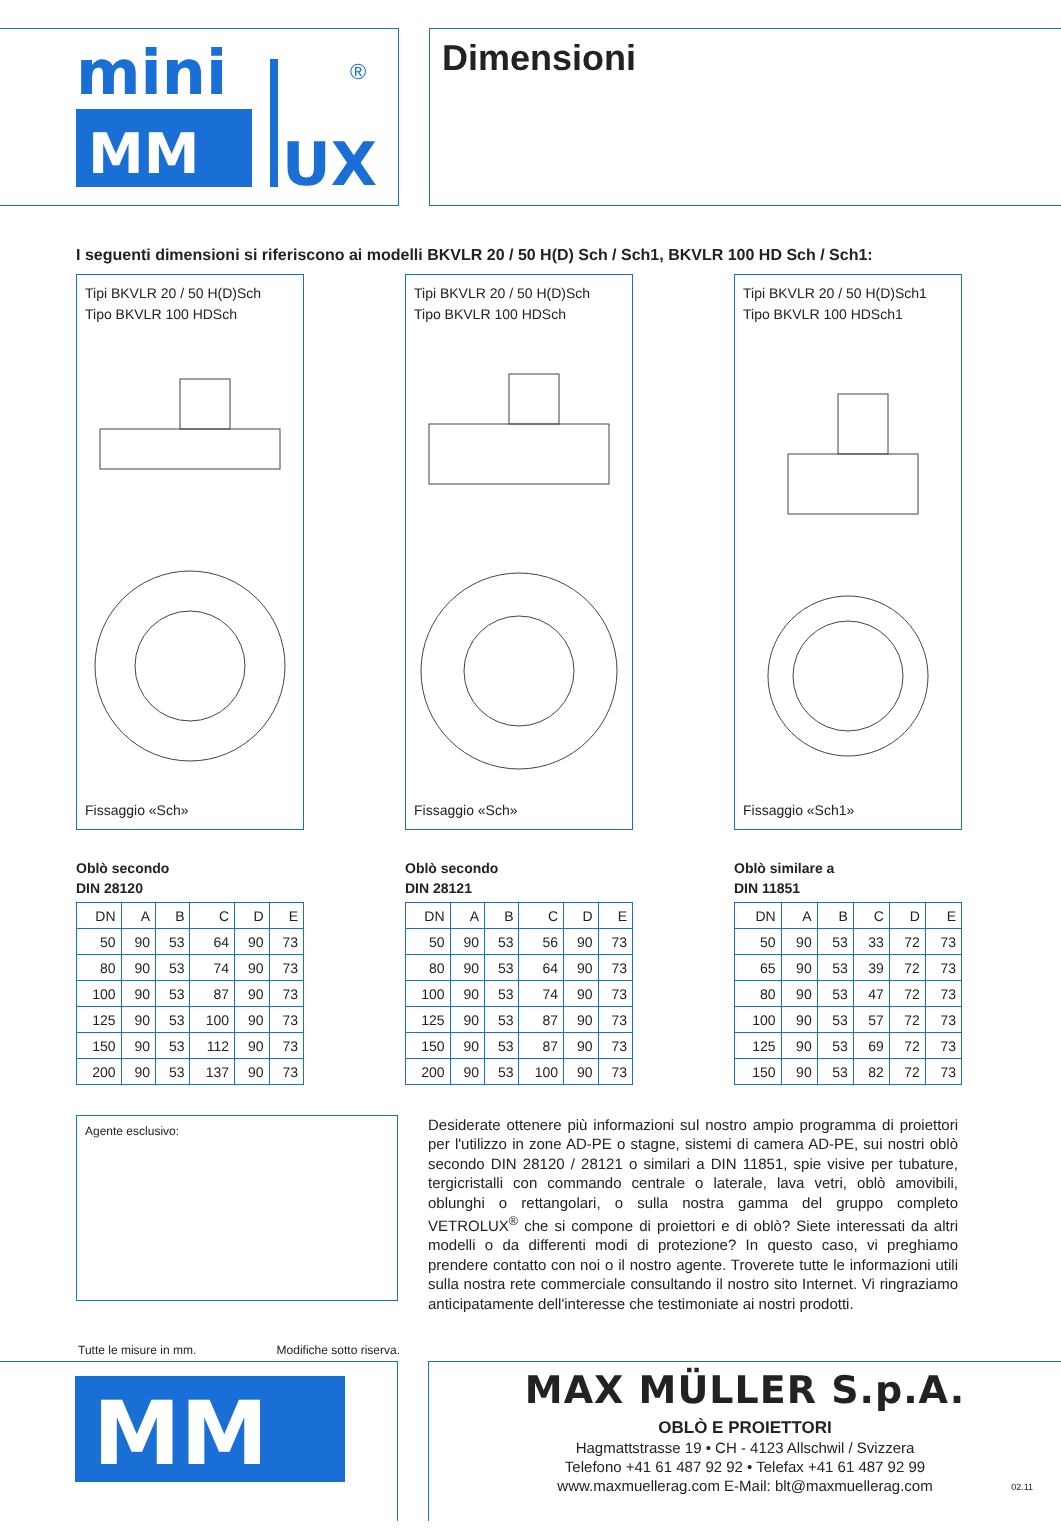mini
UX
®
MM
Dimensioni
I seguenti dimensioni si riferiscono ai modelli BKVLR 20 / 50 H(D) Sch / Sch1, BKVLR 100 HD Sch / Sch1:
Tipi BKVLR 20 / 50 H(D)Sch
Tipo BKVLR 100 HDSch
Fissaggio «Sch»
Oblò secondo
DIN 28120
| DN | A | B | C | D | E |
| --- | --- | --- | --- | --- | --- |
| 50 | 90 | 53 | 64 | 90 | 73 |
| 80 | 90 | 53 | 74 | 90 | 73 |
| 100 | 90 | 53 | 87 | 90 | 73 |
| 125 | 90 | 53 | 100 | 90 | 73 |
| 150 | 90 | 53 | 112 | 90 | 73 |
| 200 | 90 | 53 | 137 | 90 | 73 |
Tipi BKVLR 20 / 50 H(D)Sch
Tipo BKVLR 100 HDSch
Fissaggio «Sch»
Oblò secondo
DIN 28121
| DN | A | B | C | D | E |
| --- | --- | --- | --- | --- | --- |
| 50 | 90 | 53 | 56 | 90 | 73 |
| 80 | 90 | 53 | 64 | 90 | 73 |
| 100 | 90 | 53 | 74 | 90 | 73 |
| 125 | 90 | 53 | 87 | 90 | 73 |
| 150 | 90 | 53 | 87 | 90 | 73 |
| 200 | 90 | 53 | 100 | 90 | 73 |
Tipi BKVLR 20 / 50 H(D)Sch1
Tipo BKVLR 100 HDSch1
Fissaggio «Sch1»
Oblò similare a
DIN 11851
| DN | A | B | C | D | E |
| --- | --- | --- | --- | --- | --- |
| 50 | 90 | 53 | 33 | 72 | 73 |
| 65 | 90 | 53 | 39 | 72 | 73 |
| 80 | 90 | 53 | 47 | 72 | 73 |
| 100 | 90 | 53 | 57 | 72 | 73 |
| 125 | 90 | 53 | 69 | 72 | 73 |
| 150 | 90 | 53 | 82 | 72 | 73 |
Agente esclusivo:
Desiderate ottenere più informazioni sul nostro ampio programma di proiettori per l'utilizzo in zone AD-PE o stagne, sistemi di camera AD-PE, sui nostri oblò secondo DIN 28120 / 28121 o similari a DIN 11851, spie visive per tubature, tergicristalli con commando centrale o laterale, lava vetri, oblò amovibili, oblunghi o rettangolari, o sulla nostra gamma del gruppo completo VETROLUX<sup>®</sup> che si compone di proiettori e di oblò? Siete interessati da altri modelli o da differenti modi di protezione? In questo caso, vi preghiamo prendere contatto con noi o il nostro agente. Troverete tutte le informazioni utili sulla nostra rete commerciale consultando il nostro sito Internet. Vi ringraziamo anticipatamente dell'interesse che testimoniate ai nostri prodotti.
Tutte le misure in mm. Modifiche sotto riserva.
MM
MAX MÜLLER S.p.A.
OBLÒ E PROIETTORI
Hagmattstrasse 19 • CH - 4123 Allschwil / Svizzera
Telefono +41 61 487 92 92 • Telefax +41 61 487 92 99
www.maxmuellerag.com E-Mail: blt@maxmuellerag.com
02.11